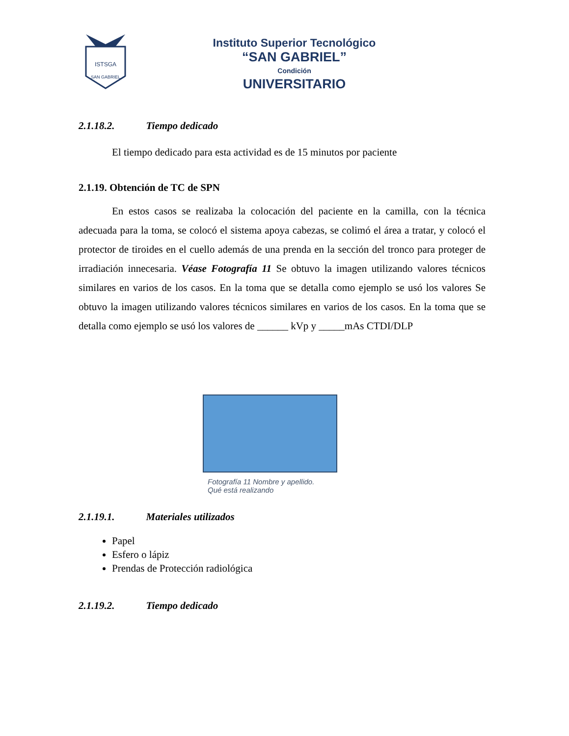ISTSGA
SAN GABRIEL
Instituto Superior Tecnológico
“SAN GABRIEL”
Condición
UNIVERSITARIO
2.1.18.2. Tiempo dedicado
El tiempo dedicado para esta actividad es de 15 minutos por paciente
2.1.19. Obtención de TC de SPN
En estos casos se realizaba la colocación del paciente en la camilla, con la técnica adecuada para la toma, se colocó el sistema apoya cabezas, se colimó el área a tratar, y colocó el protector de tiroides en el cuello además de una prenda en la sección del tronco para proteger de irradiación innecesaria. Véase Fotografía 11 Se obtuvo la imagen utilizando valores técnicos similares en varios de los casos. En la toma que se detalla como ejemplo se usó los valores Se obtuvo la imagen utilizando valores técnicos similares en varios de los casos. En la toma que se detalla como ejemplo se usó los valores de ______ kVp y _____mAs CTDI/DLP
Fotografía 11 Nombre y apellido.
Qué está realizando
2.1.19.1. Materiales utilizados
Papel
Esfero o lápiz
Prendas de Protección radiológica
2.1.19.2. Tiempo dedicado